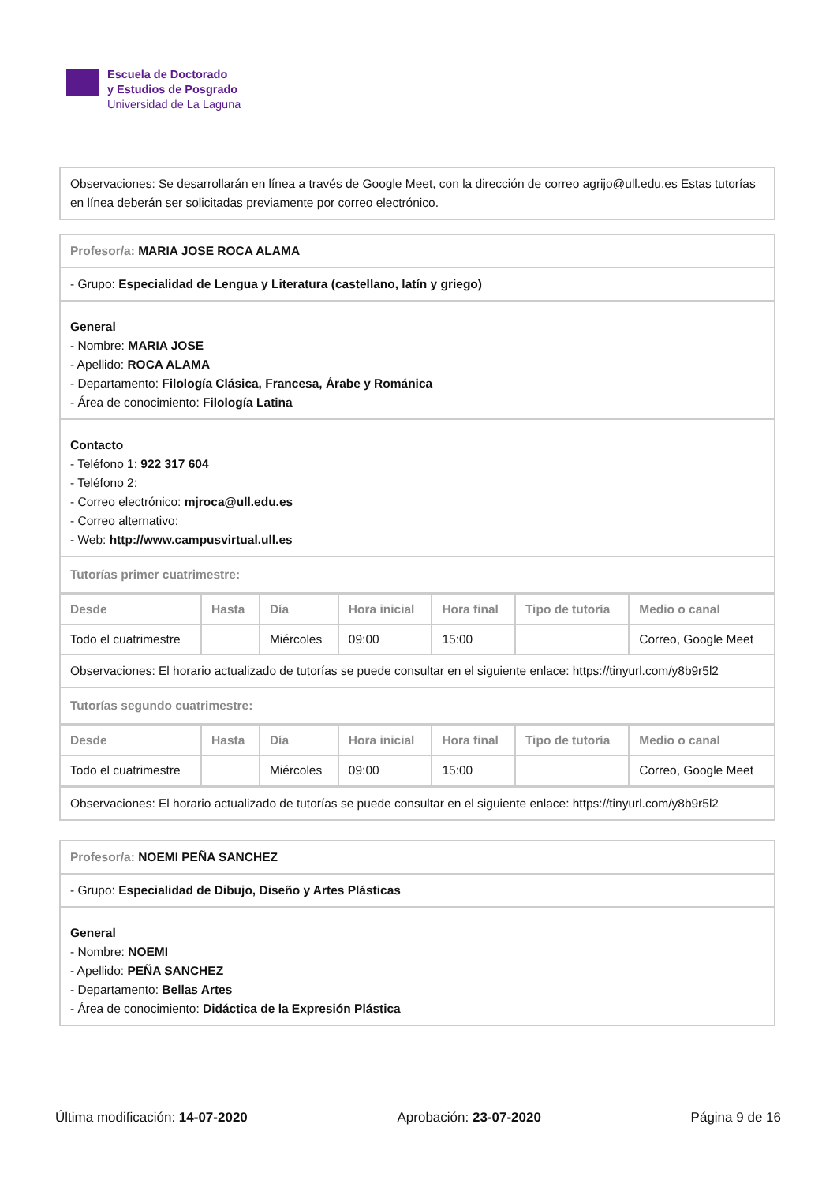Escuela de Doctorado
y Estudios de Posgrado
Universidad de La Laguna
Observaciones: Se desarrollarán en línea a través de Google Meet, con la dirección de correo agrijo@ull.edu.es Estas tutorías en línea deberán ser solicitadas previamente por correo electrónico.
Profesor/a: MARIA JOSE ROCA ALAMA
- Grupo: Especialidad de Lengua y Literatura (castellano, latín y griego)
General
- Nombre: MARIA JOSE
- Apellido: ROCA ALAMA
- Departamento: Filología Clásica, Francesa, Árabe y Románica
- Área de conocimiento: Filología Latina
Contacto
- Teléfono 1: 922 317 604
- Teléfono 2:
- Correo electrónico: mjroca@ull.edu.es
- Correo alternativo:
- Web: http://www.campusvirtual.ull.es
Tutorías primer cuatrimestre:
| Desde | Hasta | Día | Hora inicial | Hora final | Tipo de tutoría | Medio o canal |
| --- | --- | --- | --- | --- | --- | --- |
| Todo el cuatrimestre | | Miércoles | 09:00 | 15:00 | | Correo, Google Meet |
Observaciones: El horario actualizado de tutorías se puede consultar en el siguiente enlace: https://tinyurl.com/y8b9r5l2
Tutorías segundo cuatrimestre:
| Desde | Hasta | Día | Hora inicial | Hora final | Tipo de tutoría | Medio o canal |
| --- | --- | --- | --- | --- | --- | --- |
| Todo el cuatrimestre | | Miércoles | 09:00 | 15:00 | | Correo, Google Meet |
Observaciones: El horario actualizado de tutorías se puede consultar en el siguiente enlace: https://tinyurl.com/y8b9r5l2
Profesor/a: NOEMI PEÑA SANCHEZ
- Grupo: Especialidad de Dibujo, Diseño y Artes Plásticas
General
- Nombre: NOEMI
- Apellido: PEÑA SANCHEZ
- Departamento: Bellas Artes
- Área de conocimiento: Didáctica de la Expresión Plástica
Última modificación: 14-07-2020 Aprobación: 23-07-2020 Página 9 de 16